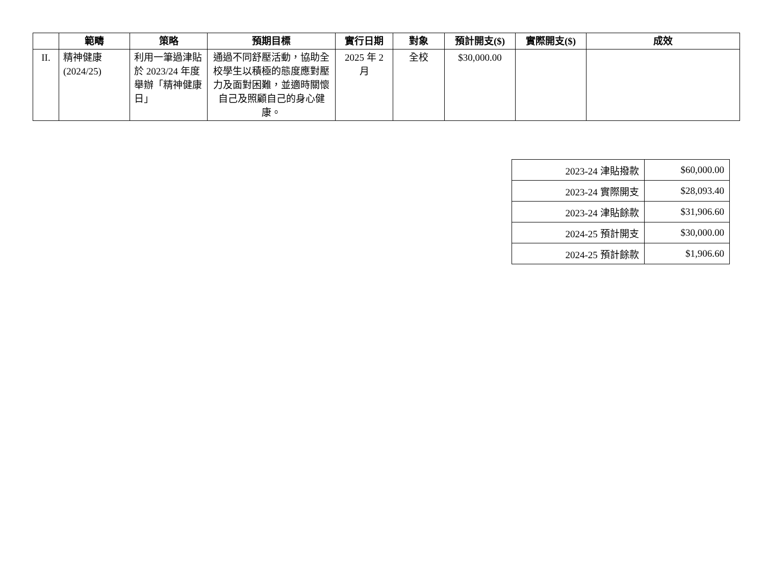| | 範疇 | 策略 | 預期目標 | 實行日期 | 對象 | 預計開支($) | 實際開支($) | 成效 |
| --- | --- | --- | --- | --- | --- | --- | --- | --- |
| II. | 精神健康 (2024/25) | 利用一筆過津貼於 2023/24 年度舉辦「精神健康日」 | 通過不同舒壓活動，協助全校學生以積極的態度應對壓力及面對困難，並適時關懷自己及照顧自己的身心健康。 | 2025 年 2 月 | 全校 | $30,000.00 | | |
| 2023-24 津貼撥款 | $60,000.00 |
| 2023-24 實際開支 | $28,093.40 |
| 2023-24 津貼餘款 | $31,906.60 |
| 2024-25 預計開支 | $30,000.00 |
| 2024-25 預計餘款 | $1,906.60 |